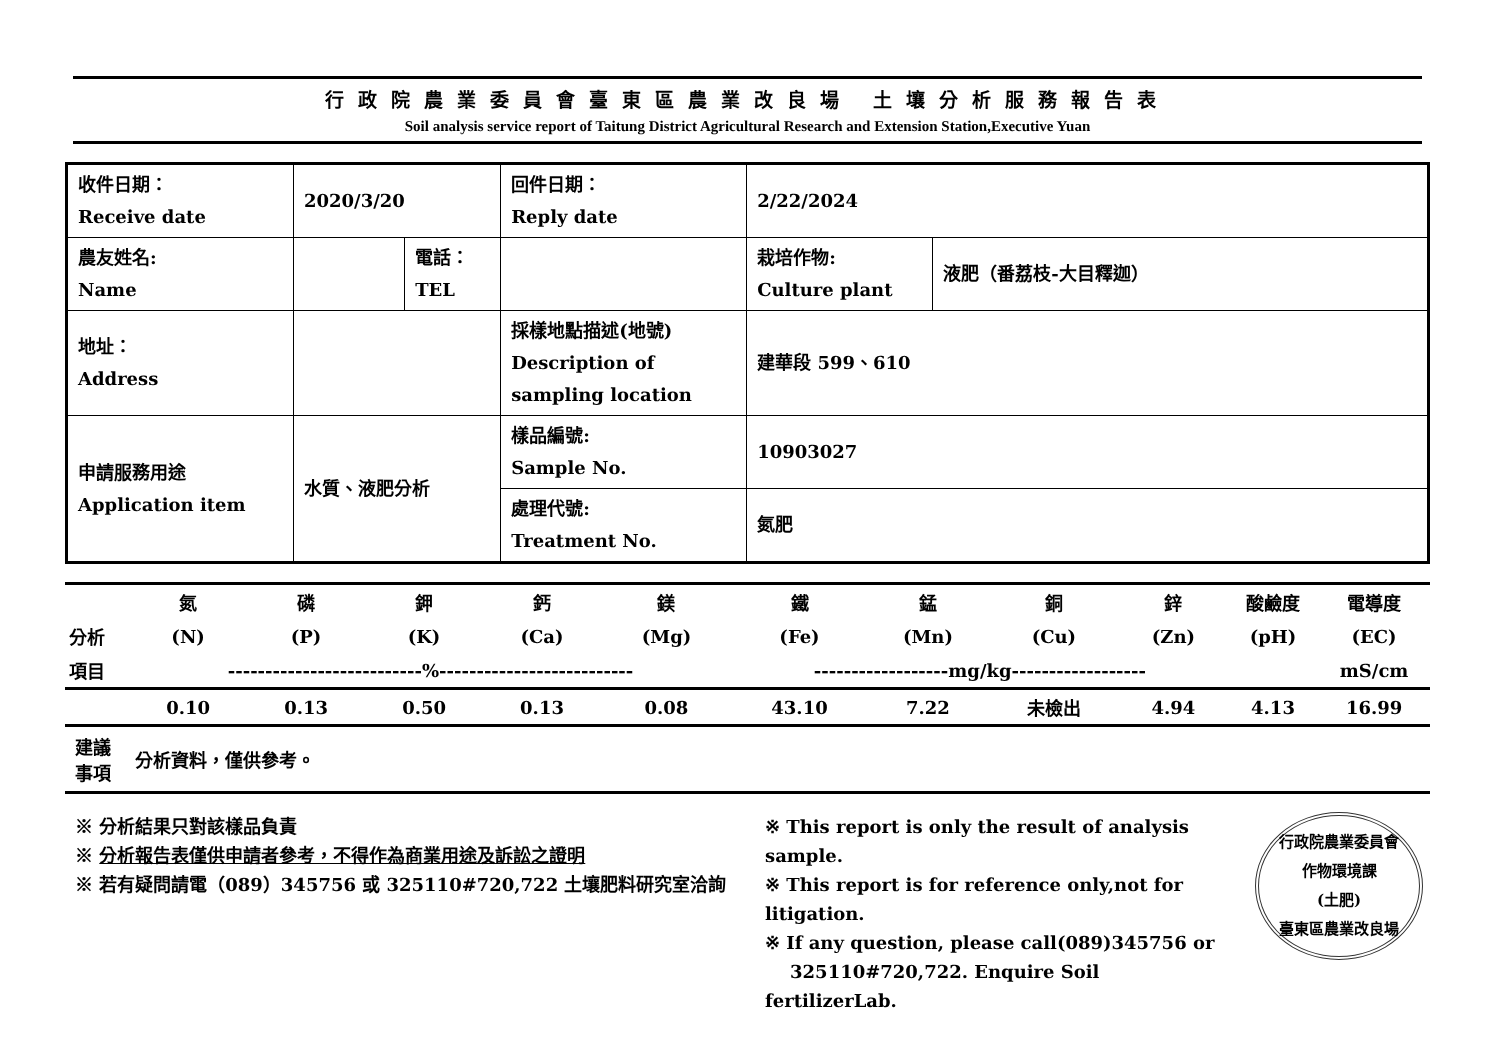行政院農業委員會臺東區農業改良場 土壤分析服務報告表
Soil analysis service report of Taitung District Agricultural Research and Extension Station,Executive Yuan
| 收件日期： Receive date | 2020/3/20 | | 回件日期： Reply date | 2/22/2024 | |
| 農友姓名: Name | | 電話： TEL | | 栽培作物: Culture plant | 液肥（番荔枝-大目釋迦） |
| 地址： Address | | | 採樣地點描述(地號) Description of sampling location | 建華段 599、610 | |
| 申請服務用途 Application item | 水質、液肥分析 | | 樣品編號: Sample No. | 10903027 | |
| | | | 處理代號: Treatment No. | 氮肥 | |
| | 氮 | 磷 | 鉀 | 鈣 | 鎂 | 鐵 | 錳 | 銅 | 鋅 | 酸鹼度 | 電導度 |
| --- | --- | --- | --- | --- | --- | --- | --- | --- | --- | --- | --- |
| 分析 | (N) | (P) | (K) | (Ca) | (Mg) | (Fe) | (Mn) | (Cu) | (Zn) | (pH) | (EC) |
| 項目 | --------------------------%-------------------------- | | | | | ------------------mg/kg------------------ | | | | | mS/cm |
| | 0.10 | 0.13 | 0.50 | 0.13 | 0.08 | 43.10 | 7.22 | 未檢出 | 4.94 | 4.13 | 16.99 |
建議
事項
分析資料，僅供參考。
※ 分析結果只對該樣品負責
※ 分析報告表僅供申請者參考，不得作為商業用途及訴訟之證明
※ 若有疑問請電（089）345756 或 325110#720,722 土壤肥料研究室洽詢
※ This report is only the result of analysis sample.
※ This report is for reference only,not for litigation.
※ If any question, please call(089)345756 or
325110#720,722. Enquire Soil fertilizerLab.
行政院農業委員會
作物環境課
(土肥)
臺東區農業改良場